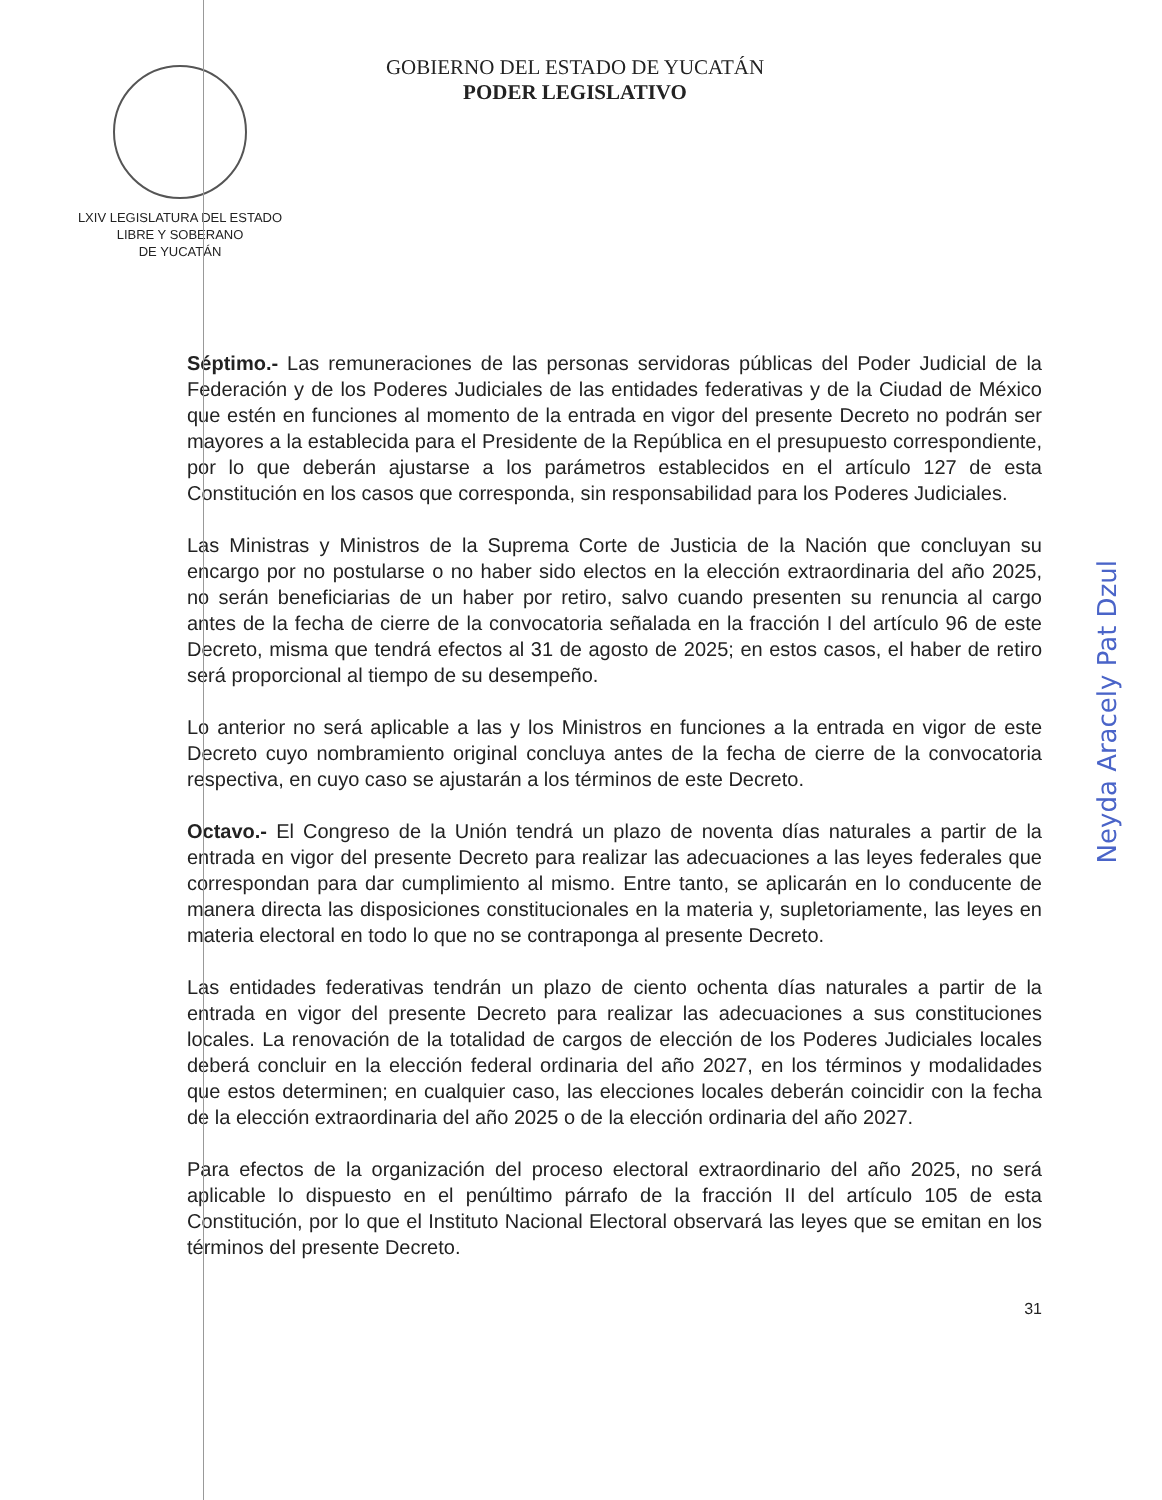LXIV LEGISLATURA DEL ESTADO
LIBRE Y SOBERANO
DE YUCATÁN
GOBIERNO DEL ESTADO DE YUCATÁN
PODER LEGISLATIVO
Séptimo.- Las remuneraciones de las personas servidoras públicas del Poder Judicial de la Federación y de los Poderes Judiciales de las entidades federativas y de la Ciudad de México que estén en funciones al momento de la entrada en vigor del presente Decreto no podrán ser mayores a la establecida para el Presidente de la República en el presupuesto correspondiente, por lo que deberán ajustarse a los parámetros establecidos en el artículo 127 de esta Constitución en los casos que corresponda, sin responsabilidad para los Poderes Judiciales.
Las Ministras y Ministros de la Suprema Corte de Justicia de la Nación que concluyan su encargo por no postularse o no haber sido electos en la elección extraordinaria del año 2025, no serán beneficiarias de un haber por retiro, salvo cuando presenten su renuncia al cargo antes de la fecha de cierre de la convocatoria señalada en la fracción I del artículo 96 de este Decreto, misma que tendrá efectos al 31 de agosto de 2025; en estos casos, el haber de retiro será proporcional al tiempo de su desempeño.
Lo anterior no será aplicable a las y los Ministros en funciones a la entrada en vigor de este Decreto cuyo nombramiento original concluya antes de la fecha de cierre de la convocatoria respectiva, en cuyo caso se ajustarán a los términos de este Decreto.
Octavo.- El Congreso de la Unión tendrá un plazo de noventa días naturales a partir de la entrada en vigor del presente Decreto para realizar las adecuaciones a las leyes federales que correspondan para dar cumplimiento al mismo. Entre tanto, se aplicarán en lo conducente de manera directa las disposiciones constitucionales en la materia y, supletoriamente, las leyes en materia electoral en todo lo que no se contraponga al presente Decreto.
Las entidades federativas tendrán un plazo de ciento ochenta días naturales a partir de la entrada en vigor del presente Decreto para realizar las adecuaciones a sus constituciones locales. La renovación de la totalidad de cargos de elección de los Poderes Judiciales locales deberá concluir en la elección federal ordinaria del año 2027, en los términos y modalidades que estos determinen; en cualquier caso, las elecciones locales deberán coincidir con la fecha de la elección extraordinaria del año 2025 o de la elección ordinaria del año 2027.
Para efectos de la organización del proceso electoral extraordinario del año 2025, no será aplicable lo dispuesto en el penúltimo párrafo de la fracción II del artículo 105 de esta Constitución, por lo que el Instituto Nacional Electoral observará las leyes que se emitan en los términos del presente Decreto.
31
Neyda Aracely Pat Dzul